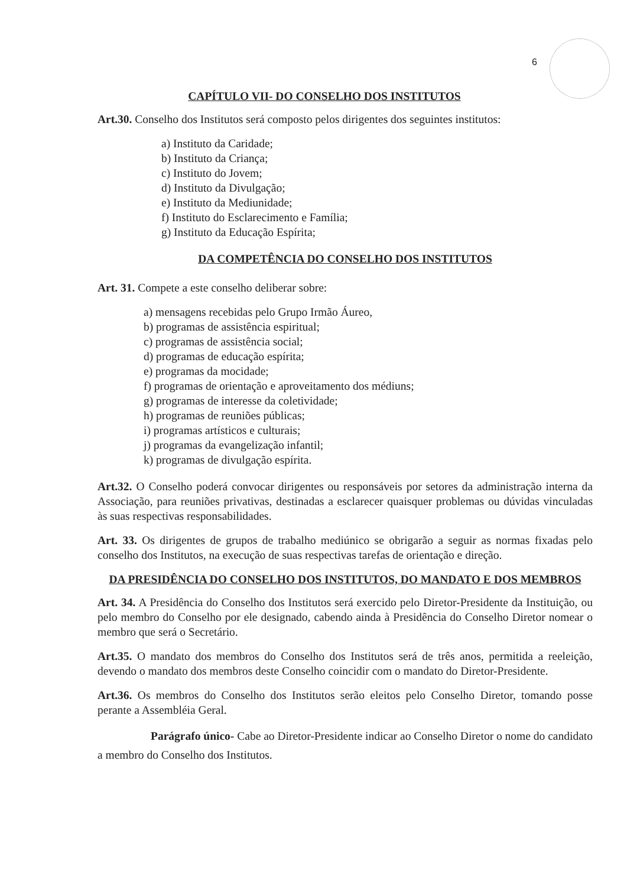6
CAPÍTULO VII- DO CONSELHO DOS INSTITUTOS
Art.30. Conselho dos Institutos será composto pelos dirigentes dos seguintes institutos:
a) Instituto da Caridade;
b) Instituto da Criança;
c) Instituto do Jovem;
d) Instituto da Divulgação;
e) Instituto da Mediunidade;
f) Instituto do Esclarecimento e Família;
g) Instituto da Educação Espírita;
DA COMPETÊNCIA DO CONSELHO DOS INSTITUTOS
Art. 31. Compete a este conselho deliberar sobre:
a) mensagens recebidas pelo Grupo Irmão Áureo,
b) programas de assistência espiritual;
c) programas de assistência social;
d) programas de educação espírita;
e) programas da mocidade;
f) programas de orientação e aproveitamento dos médiuns;
g) programas de interesse da coletividade;
h) programas de reuniões públicas;
i) programas artísticos e culturais;
j) programas da evangelização infantil;
k) programas de divulgação espírita.
Art.32. O Conselho poderá convocar dirigentes ou responsáveis por setores da administração interna da Associação, para reuniões privativas, destinadas a esclarecer quaisquer problemas ou dúvidas vinculadas às suas respectivas responsabilidades.
Art. 33. Os dirigentes de grupos de trabalho mediúnico se obrigarão a seguir as normas fixadas pelo conselho dos Institutos, na execução de suas respectivas tarefas de orientação e direção.
DA PRESIDÊNCIA DO CONSELHO DOS INSTITUTOS, DO MANDATO E DOS MEMBROS
Art. 34. A Presidência do Conselho dos Institutos será exercido pelo Diretor-Presidente da Instituição, ou pelo membro do Conselho por ele designado, cabendo ainda à Presidência do Conselho Diretor nomear o membro que será o Secretário.
Art.35. O mandato dos membros do Conselho dos Institutos será de três anos, permitida a reeleição, devendo o mandato dos membros deste Conselho coincidir com o mandato do Diretor-Presidente.
Art.36. Os membros do Conselho dos Institutos serão eleitos pelo Conselho Diretor, tomando posse perante a Assembléia Geral.
Parágrafo único- Cabe ao Diretor-Presidente indicar ao Conselho Diretor o nome do candidato a membro do Conselho dos Institutos.